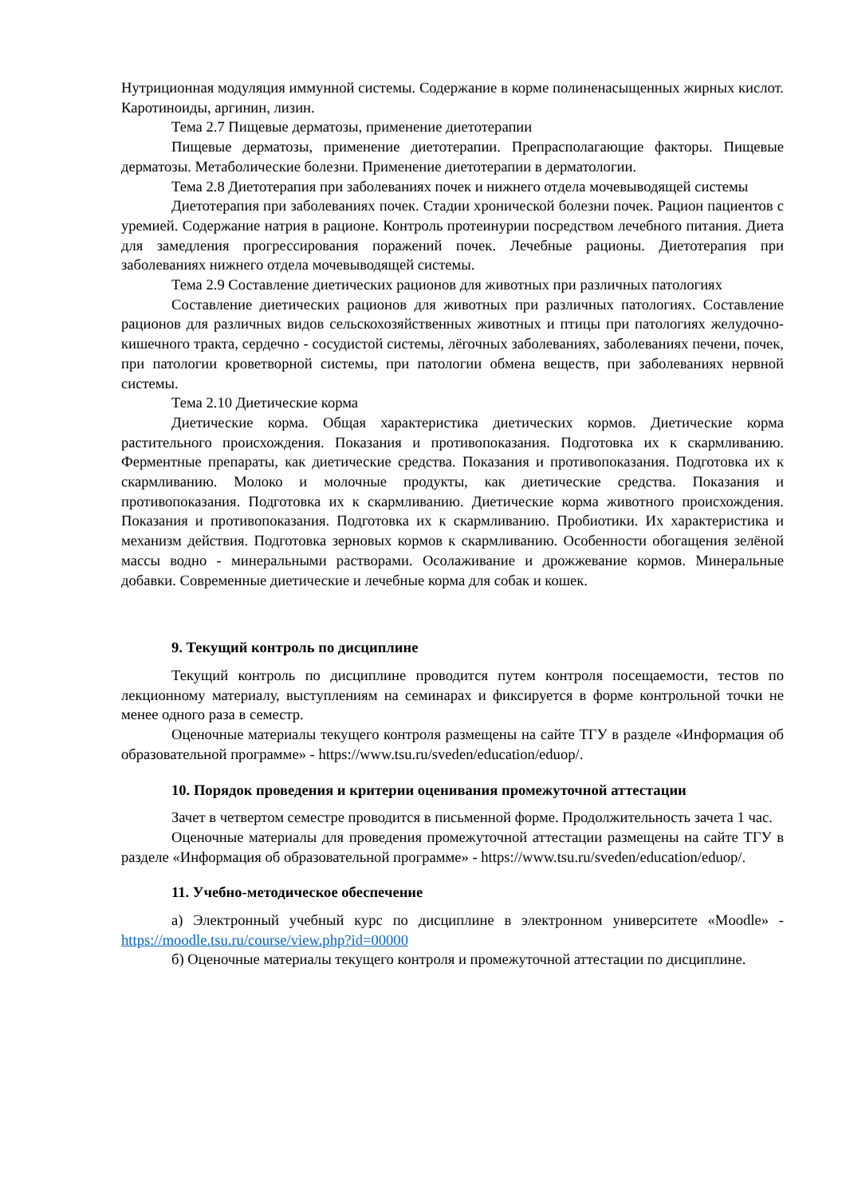Нутриционная модуляция иммунной системы. Содержание в корме полиненасыщенных жирных кислот. Каротиноиды, аргинин, лизин.
Тема 2.7 Пищевые дерматозы, применение диетотерапии
Пищевые дерматозы, применение диетотерапии. Препрасполагающие факторы. Пищевые дерматозы. Метаболические болезни. Применение диетотерапии в дерматологии.
Тема 2.8 Диетотерапия при заболеваниях почек и нижнего отдела мочевыводящей системы
Диетотерапия при заболеваниях почек. Стадии хронической болезни почек. Рацион пациентов с уремией. Содержание натрия в рационе. Контроль протеинурии посредством лечебного питания. Диета для замедления прогрессирования поражений почек. Лечебные рационы. Диетотерапия при заболеваниях нижнего отдела мочевыводящей системы.
Тема 2.9 Составление диетических рационов для животных при различных патологиях
Составление диетических рационов для животных при различных патологиях. Составление рационов для различных видов сельскохозяйственных животных и птицы при патологиях желудочно-кишечного тракта, сердечно - сосудистой системы, лёгочных заболеваниях, заболеваниях печени, почек, при патологии кроветворной системы, при патологии обмена веществ, при заболеваниях нервной системы.
Тема 2.10 Диетические корма
Диетические корма. Общая характеристика диетических кормов. Диетические корма растительного происхождения. Показания и противопоказания. Подготовка их к скармливанию. Ферментные препараты, как диетические средства. Показания и противопоказания. Подготовка их к скармливанию. Молоко и молочные продукты, как диетические средства. Показания и противопоказания. Подготовка их к скармливанию. Диетические корма животного происхождения. Показания и противопоказания. Подготовка их к скармливанию. Пробиотики. Их характеристика и механизм действия. Подготовка зерновых кормов к скармливанию. Особенности обогащения зелёной массы водно - минеральными растворами. Осолаживание и дрожжевание кормов. Минеральные добавки. Современные диетические и лечебные корма для собак и кошек.
9. Текущий контроль по дисциплине
Текущий контроль по дисциплине проводится путем контроля посещаемости, тестов по лекционному материалу, выступлениям на семинарах и фиксируется в форме контрольной точки не менее одного раза в семестр.
Оценочные материалы текущего контроля размещены на сайте ТГУ в разделе «Информация об образовательной программе» - https://www.tsu.ru/sveden/education/eduop/.
10. Порядок проведения и критерии оценивания промежуточной аттестации
Зачет в четвертом семестре проводится в письменной форме. Продолжительность зачета 1 час.
Оценочные материалы для проведения промежуточной аттестации размещены на сайте ТГУ в разделе «Информация об образовательной программе» - https://www.tsu.ru/sveden/education/eduop/.
11. Учебно-методическое обеспечение
а) Электронный учебный курс по дисциплине в электронном университете «Moodle» - https://moodle.tsu.ru/course/view.php?id=00000
б) Оценочные материалы текущего контроля и промежуточной аттестации по дисциплине.